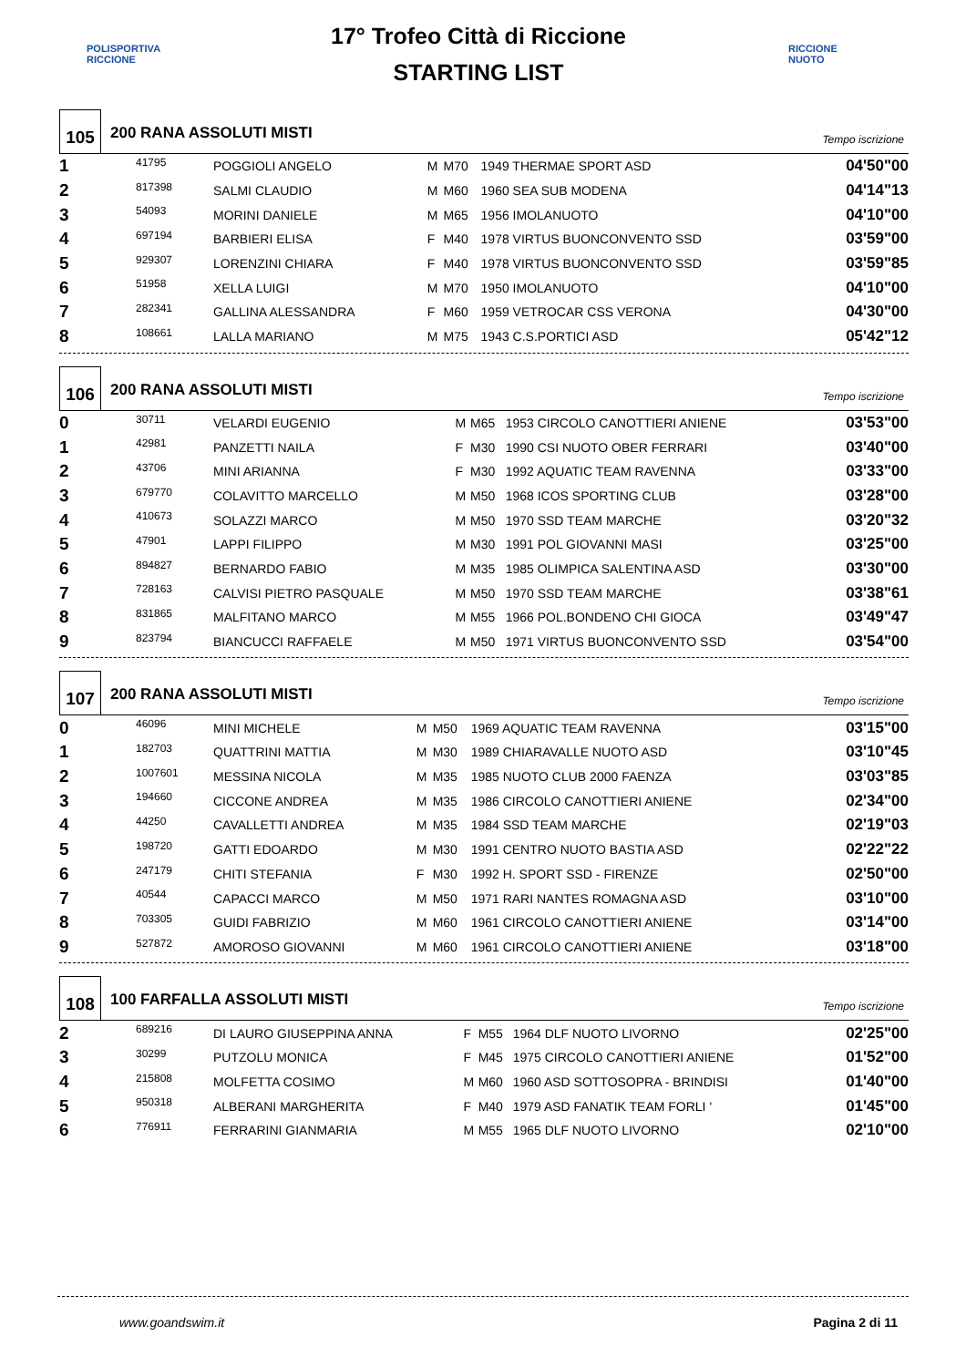POLISPORTIVA RICCIONE
17° Trofeo Città di Riccione
STARTING LIST
RICCIONE NUOTO
105
200 RANA ASSOLUTI MISTI
Tempo iscrizione
| 1 | 41795 | POGGIOLI ANGELO | M | M70 | 1949 THERMAE SPORT ASD | 04'50"00 |
| 2 | 817398 | SALMI CLAUDIO | M | M60 | 1960 SEA SUB MODENA | 04'14"13 |
| 3 | 54093 | MORINI DANIELE | M | M65 | 1956 IMOLANUOTO | 04'10"00 |
| 4 | 697194 | BARBIERI ELISA | F | M40 | 1978 VIRTUS BUONCONVENTO SSD | 03'59"00 |
| 5 | 929307 | LORENZINI CHIARA | F | M40 | 1978 VIRTUS BUONCONVENTO SSD | 03'59"85 |
| 6 | 51958 | XELLA LUIGI | M | M70 | 1950 IMOLANUOTO | 04'10"00 |
| 7 | 282341 | GALLINA ALESSANDRA | F | M60 | 1959 VETROCAR CSS VERONA | 04'30"00 |
| 8 | 108661 | LALLA MARIANO | M | M75 | 1943 C.S.PORTICI ASD | 05'42"12 |
106
200 RANA ASSOLUTI MISTI
Tempo iscrizione
| 0 | 30711 | VELARDI EUGENIO | M | M65 | 1953 CIRCOLO CANOTTIERI ANIENE | 03'53"00 |
| 1 | 42981 | PANZETTI NAILA | F | M30 | 1990 CSI NUOTO OBER FERRARI | 03'40"00 |
| 2 | 43706 | MINI ARIANNA | F | M30 | 1992 AQUATIC TEAM RAVENNA | 03'33"00 |
| 3 | 679770 | COLAVITTO MARCELLO | M | M50 | 1968 ICOS SPORTING CLUB | 03'28"00 |
| 4 | 410673 | SOLAZZI MARCO | M | M50 | 1970 SSD TEAM MARCHE | 03'20"32 |
| 5 | 47901 | LAPPI FILIPPO | M | M30 | 1991 POL GIOVANNI MASI | 03'25"00 |
| 6 | 894827 | BERNARDO FABIO | M | M35 | 1985 OLIMPICA SALENTINA ASD | 03'30"00 |
| 7 | 728163 | CALVISI PIETRO PASQUALE | M | M50 | 1970 SSD TEAM MARCHE | 03'38"61 |
| 8 | 831865 | MALFITANO MARCO | M | M55 | 1966 POL.BONDENO CHI GIOCA | 03'49"47 |
| 9 | 823794 | BIANCUCCI RAFFAELE | M | M50 | 1971 VIRTUS BUONCONVENTO SSD | 03'54"00 |
107
200 RANA ASSOLUTI MISTI
Tempo iscrizione
| 0 | 46096 | MINI MICHELE | M | M50 | 1969 AQUATIC TEAM RAVENNA | 03'15"00 |
| 1 | 182703 | QUATTRINI MATTIA | M | M30 | 1989 CHIARAVALLE NUOTO ASD | 03'10"45 |
| 2 | 1007601 | MESSINA NICOLA | M | M35 | 1985 NUOTO CLUB 2000 FAENZA | 03'03"85 |
| 3 | 194660 | CICCONE ANDREA | M | M35 | 1986 CIRCOLO CANOTTIERI ANIENE | 02'34"00 |
| 4 | 44250 | CAVALLETTI ANDREA | M | M35 | 1984 SSD TEAM MARCHE | 02'19"03 |
| 5 | 198720 | GATTI EDOARDO | M | M30 | 1991 CENTRO NUOTO BASTIA ASD | 02'22"22 |
| 6 | 247179 | CHITI STEFANIA | F | M30 | 1992 H. SPORT SSD - FIRENZE | 02'50"00 |
| 7 | 40544 | CAPACCI MARCO | M | M50 | 1971 RARI NANTES ROMAGNA ASD | 03'10"00 |
| 8 | 703305 | GUIDI FABRIZIO | M | M60 | 1961 CIRCOLO CANOTTIERI ANIENE | 03'14"00 |
| 9 | 527872 | AMOROSO GIOVANNI | M | M60 | 1961 CIRCOLO CANOTTIERI ANIENE | 03'18"00 |
108
100 FARFALLA ASSOLUTI MISTI
Tempo iscrizione
| 2 | 689216 | DI LAURO GIUSEPPINA ANNA | F | M55 | 1964 DLF NUOTO LIVORNO | 02'25"00 |
| 3 | 30299 | PUTZOLU MONICA | F | M45 | 1975 CIRCOLO CANOTTIERI ANIENE | 01'52"00 |
| 4 | 215808 | MOLFETTA COSIMO | M | M60 | 1960 ASD SOTTOSOPRA - BRINDISI | 01'40"00 |
| 5 | 950318 | ALBERANI MARGHERITA | F | M40 | 1979 ASD FANATIK TEAM FORLI ' | 01'45"00 |
| 6 | 776911 | FERRARINI GIANMARIA | M | M55 | 1965 DLF NUOTO LIVORNO | 02'10"00 |
www.goandswim.it Pagina 2 di 11